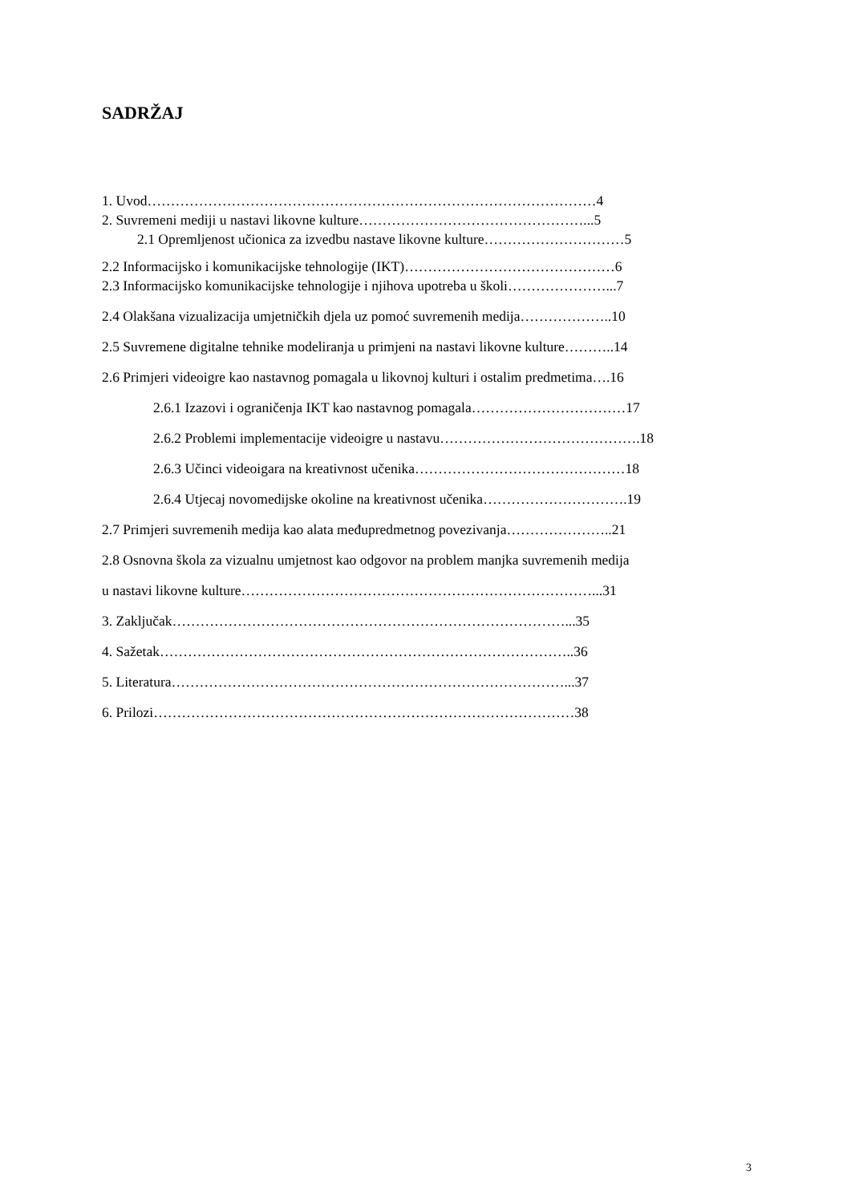SADRŽAJ
1. Uvod……………………………………………………………………………………4
2. Suvremeni mediji u nastavi likovne kulture…………………………………………...5
2.1 Opremljenost učionica za izvedbu nastave likovne kulture…………………………5
2.2 Informacijsko i komunikacijske tehnologije (IKT)………………………………………6
2.3 Informacijsko komunikacijske tehnologije i njihova upotreba u školi…………………...7
2.4 Olakšana vizualizacija umjetničkih djela uz pomoć suvremenih medija………………..10
2.5 Suvremene digitalne tehnike modeliranja u primjeni na nastavi likovne kulture………..14
2.6 Primjeri videoigre kao nastavnog pomagala u likovnoj kulturi i ostalim predmetima….16
2.6.1 Izazovi i ograničenja IKT kao nastavnog pomagala……………………………17
2.6.2 Problemi implementacije videoigre u nastavu…………………………………….18
2.6.3 Učinci videoigara na kreativnost učenika………………………………………18
2.6.4 Utjecaj novomedijske okoline na kreativnost učenika………………………….19
2.7 Primjeri suvremenih medija kao alata međupredmetnog povezivanja…………………..21
2.8 Osnovna škola za vizualnu umjetnost kao odgovor na problem manjka suvremenih medija
u nastavi likovne kulture…………………………………………………………………...31
3. Zaključak…………………………………………………………………………...35
4. Sažetak……………………………………………………………………………..36
5. Literatura…………………………………………………………………………...37
6. Prilozi………………………………………………………………………………38
3